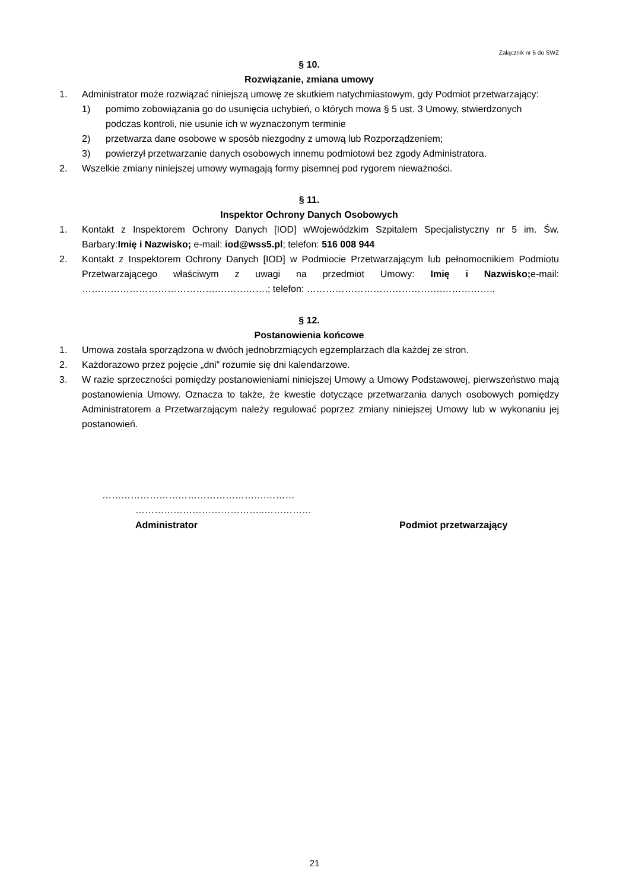Załącznik nr 5 do SWZ
§ 10.
Rozwiązanie, zmiana umowy
1. Administrator może rozwiązać niniejszą umowę ze skutkiem natychmiastowym, gdy Podmiot przetwarzający:
1) pomimo zobowiązania go do usunięcia uchybień, o których mowa § 5 ust. 3 Umowy, stwierdzonych podczas kontroli, nie usunie ich w wyznaczonym terminie
2) przetwarza dane osobowe w sposób niezgodny z umową lub Rozporządzeniem;
3) powierzył przetwarzanie danych osobowych innemu podmiotowi bez zgody Administratora.
2. Wszelkie zmiany niniejszej umowy wymagają formy pisemnej pod rygorem nieważności.
§ 11.
Inspektor Ochrony Danych Osobowych
1. Kontakt z Inspektorem Ochrony Danych [IOD] wWojewódzkim Szpitalem Specjalistyczny nr 5 im. Św. Barbary:Imię i Nazwisko; e-mail: iod@wss5.pl; telefon: 516 008 944
2. Kontakt z Inspektorem Ochrony Danych [IOD] w Podmiocie Przetwarzającym lub pełnomocnikiem Podmiotu Przetwarzającego właściwym z uwagi na przedmiot Umowy: Imię i Nazwisko; e-mail: …………………………………….…………….; telefon: …………………………………….……………..
§ 12.
Postanowienia końcowe
1. Umowa została sporządzona w dwóch jednobrzmiących egzemplarzach dla każdej ze stron.
2. Każdorazowo przez pojęcie „dni” rozumie się dni kalendarzowe.
3. W razie sprzeczności pomiędzy postanowieniami niniejszej Umowy a Umowy Podstawowej, pierwszeństwo mają postanowienia Umowy. Oznacza to także, że kwestie dotyczące przetwarzania danych osobowych pomiędzy Administratorem a Przetwarzającym należy regulować poprzez zmiany niniejszej Umowy lub w wykonaniu jej postanowień.
…………………………………………….………
…………………………………..……………
Administrator Podmiot przetwarzający
21